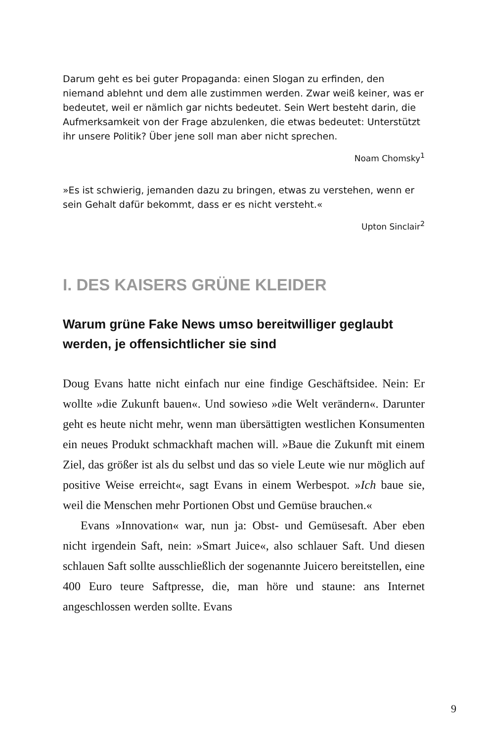Darum geht es bei guter Propaganda: einen Slogan zu erfinden, den niemand ablehnt und dem alle zustimmen werden. Zwar weiß keiner, was er bedeutet, weil er nämlich gar nichts bedeutet. Sein Wert besteht darin, die Aufmerksamkeit von der Frage abzulenken, die etwas bedeutet: Unterstützt ihr unsere Politik? Über jene soll man aber nicht sprechen.
Noam Chomsky<sup>1</sup>
»Es ist schwierig, jemanden dazu zu bringen, etwas zu verstehen, wenn er sein Gehalt dafür bekommt, dass er es nicht versteht.«
Upton Sinclair<sup>2</sup>
I. DES KAISERS GRÜNE KLEIDER
Warum grüne Fake News umso bereitwilliger geglaubt werden, je offensichtlicher sie sind
Doug Evans hatte nicht einfach nur eine findige Geschäftsidee. Nein: Er wollte »die Zukunft bauen«. Und sowieso »die Welt verändern«. Darunter geht es heute nicht mehr, wenn man übersättigten westlichen Konsumenten ein neues Produkt schmackhaft machen will. »Baue die Zukunft mit einem Ziel, das größer ist als du selbst und das so viele Leute wie nur möglich auf positive Weise erreicht«, sagt Evans in einem Werbespot. »Ich baue sie, weil die Menschen mehr Portionen Obst und Gemüse brauchen.«
Evans »Innovation« war, nun ja: Obst- und Gemüsesaft. Aber eben nicht irgendein Saft, nein: »Smart Juice«, also schlauer Saft. Und diesen schlauen Saft sollte ausschließlich der sogenannte Juicero bereitstellen, eine 400 Euro teure Saftpresse, die, man höre und staune: ans Internet angeschlossen werden sollte. Evans
9